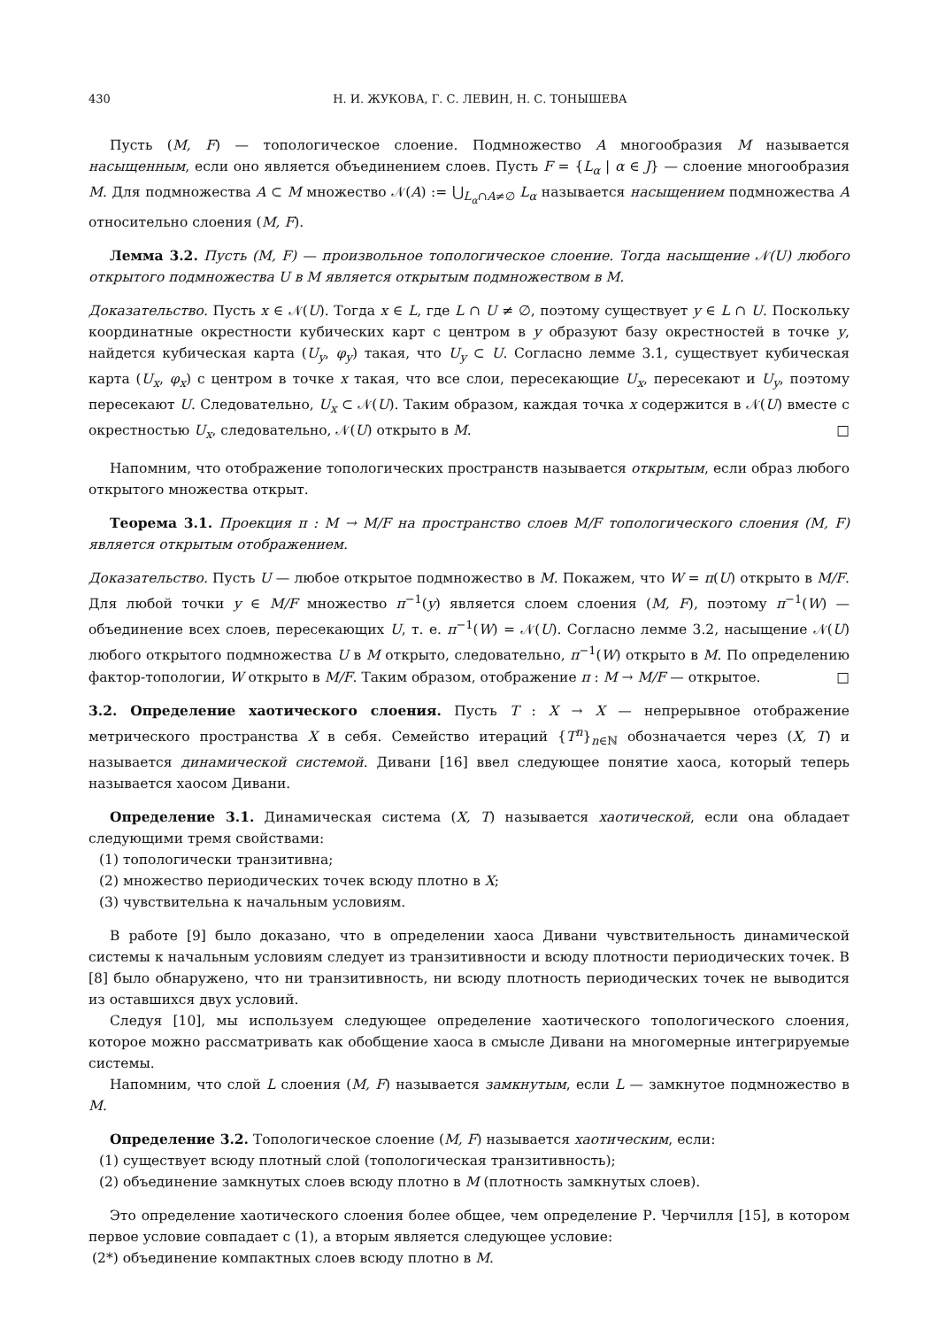430 Н. И. ЖУКОВА, Г. С. ЛЕВИН, Н. С. ТОНЫШЕВА
Пусть (M, F) — топологическое слоение. Подмножество A многообразия M называется насыщенным, если оно является объединением слоев. Пусть F = {L<sub>α</sub> | α ∈ J} — слоение многообразия M. Для подмножества A ⊂ M множество 𝒩(A) := ⋃<sub>L<sub>α</sub>∩A≠∅</sub> L<sub>α</sub> называется насыщением подмножества A относительно слоения (M, F).
Лемма 3.2. Пусть (M, F) — произвольное топологическое слоение. Тогда насыщение 𝒩(U) любого открытого подмножества U в M является открытым подмножеством в M.
Доказательство. Пусть x ∈ 𝒩(U). Тогда x ∈ L, где L ∩ U ≠ ∅, поэтому существует y ∈ L ∩ U. Поскольку координатные окрестности кубических карт с центром в y образуют базу окрестностей в точке y, найдется кубическая карта (U<sub>y</sub>, φ<sub>y</sub>) такая, что U<sub>y</sub> ⊂ U. Согласно лемме 3.1, существует кубическая карта (U<sub>x</sub>, φ<sub>x</sub>) с центром в точке x такая, что все слои, пересекающие U<sub>x</sub>, пересекают и U<sub>y</sub>, поэтому пересекают U. Следовательно, U<sub>x</sub> ⊂ 𝒩(U). Таким образом, каждая точка x содержится в 𝒩(U) вместе с окрестностью U<sub>x</sub>, следовательно, 𝒩(U) открыто в M. □
Напомним, что отображение топологических пространств называется открытым, если образ любого открытого множества открыт.
Теорема 3.1. Проекция π : M → M/F на пространство слоев M/F топологического слоения (M, F) является открытым отображением.
Доказательство. Пусть U — любое открытое подмножество в M. Покажем, что W = π(U) открыто в M/F. Для любой точки y ∈ M/F множество π<sup>−1</sup>(y) является слоем слоения (M, F), поэтому π<sup>−1</sup>(W) — объединение всех слоев, пересекающих U, т. е. π<sup>−1</sup>(W) = 𝒩(U). Согласно лемме 3.2, насыщение 𝒩(U) любого открытого подмножества U в M открыто, следовательно, π<sup>−1</sup>(W) открыто в M. По определению фактор-топологии, W открыто в M/F. Таким образом, отображение π : M → M/F — открытое. □
3.2. Определение хаотического слоения. Пусть T : X → X — непрерывное отображение метрического пространства X в себя. Семейство итераций {T<sup>n</sup>}<sub>n∈ℕ</sub> обозначается через (X, T) и называется динамической системой. Дивани [16] ввел следующее понятие хаоса, который теперь называется хаосом Дивани.
Определение 3.1. Динамическая система (X, T) называется хаотической, если она обладает следующими тремя свойствами:
(1) топологически транзитивна;
(2) множество периодических точек всюду плотно в X;
(3) чувствительна к начальным условиям.
В работе [9] было доказано, что в определении хаоса Дивани чувствительность динамической системы к начальным условиям следует из транзитивности и всюду плотности периодических точек. В [8] было обнаружено, что ни транзитивность, ни всюду плотность периодических точек не выводится из оставшихся двух условий.
Следуя [10], мы используем следующее определение хаотического топологического слоения, которое можно рассматривать как обобщение хаоса в смысле Дивани на многомерные интегрируемые системы.
Напомним, что слой L слоения (M, F) называется замкнутым, если L — замкнутое подмножество в M.
Определение 3.2. Топологическое слоение (M, F) называется хаотическим, если:
(1) существует всюду плотный слой (топологическая транзитивность);
(2) объединение замкнутых слоев всюду плотно в M (плотность замкнутых слоев).
Это определение хаотического слоения более общее, чем определение Р. Черчилля [15], в котором первое условие совпадает с (1), а вторым является следующее условие:
(2*) объединение компактных слоев всюду плотно в M.